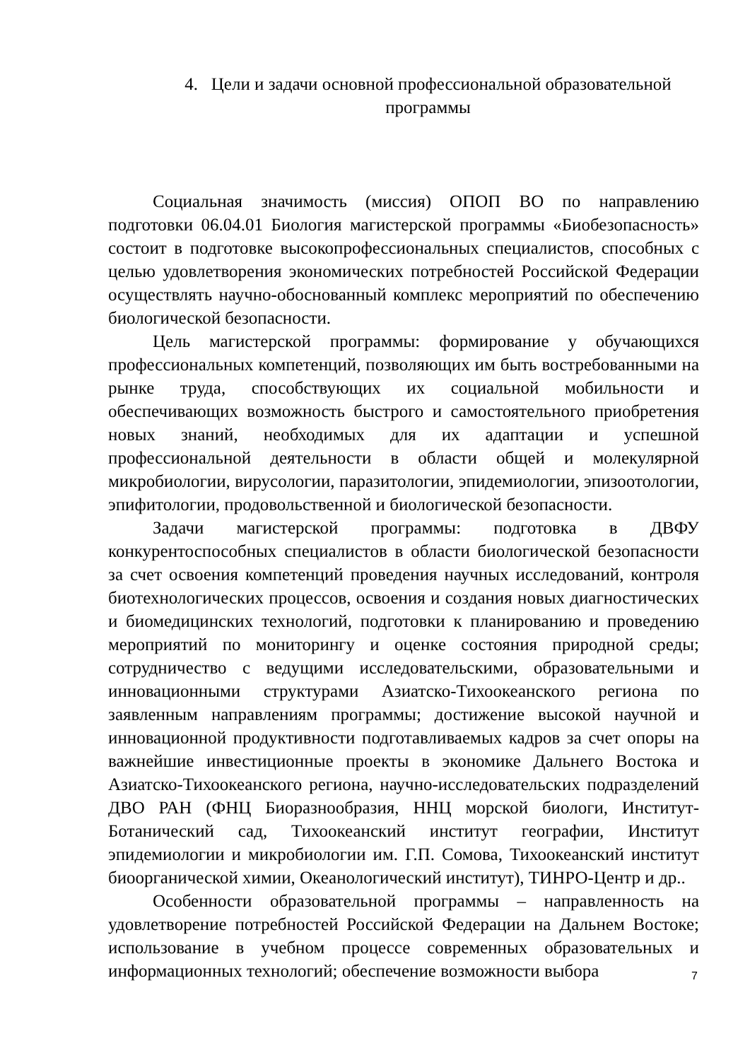4. Цели и задачи основной профессиональной образовательной программы
Социальная значимость (миссия) ОПОП ВО по направлению подготовки 06.04.01 Биология магистерской программы «Биобезопасность» состоит в подготовке высокопрофессиональных специалистов, способных с целью удовлетворения экономических потребностей Российской Федерации осуществлять научно-обоснованный комплекс мероприятий по обеспечению биологической безопасности.
Цель магистерской программы: формирование у обучающихся профессиональных компетенций, позволяющих им быть востребованными на рынке труда, способствующих их социальной мобильности и обеспечивающих возможность быстрого и самостоятельного приобретения новых знаний, необходимых для их адаптации и успешной профессиональной деятельности в области общей и молекулярной микробиологии, вирусологии, паразитологии, эпидемиологии, эпизоотологии, эпифитологии, продовольственной и биологической безопасности.
Задачи магистерской программы: подготовка в ДВФУ конкурентоспособных специалистов в области биологической безопасности за счет освоения компетенций проведения научных исследований, контроля биотехнологических процессов, освоения и создания новых диагностических и биомедицинских технологий, подготовки к планированию и проведению мероприятий по мониторингу и оценке состояния природной среды; сотрудничество с ведущими исследовательскими, образовательными и инновационными структурами Азиатско-Тихоокеанского региона по заявленным направлениям программы; достижение высокой научной и инновационной продуктивности подготавливаемых кадров за счет опоры на важнейшие инвестиционные проекты в экономике Дальнего Востока и Азиатско-Тихоокеанского региона, научно-исследовательских подразделений ДВО РАН (ФНЦ Биоразнообразия, ННЦ морской биологи, Институт-Ботанический сад, Тихоокеанский институт географии, Институт эпидемиологии и микробиологии им. Г.П. Сомова, Тихоокеанский институт биоорганической химии, Океанологический институт), ТИНРО-Центр и др..
Особенности образовательной программы – направленность на удовлетворение потребностей Российской Федерации на Дальнем Востоке; использование в учебном процессе современных образовательных и информационных технологий; обеспечение возможности выбора
7